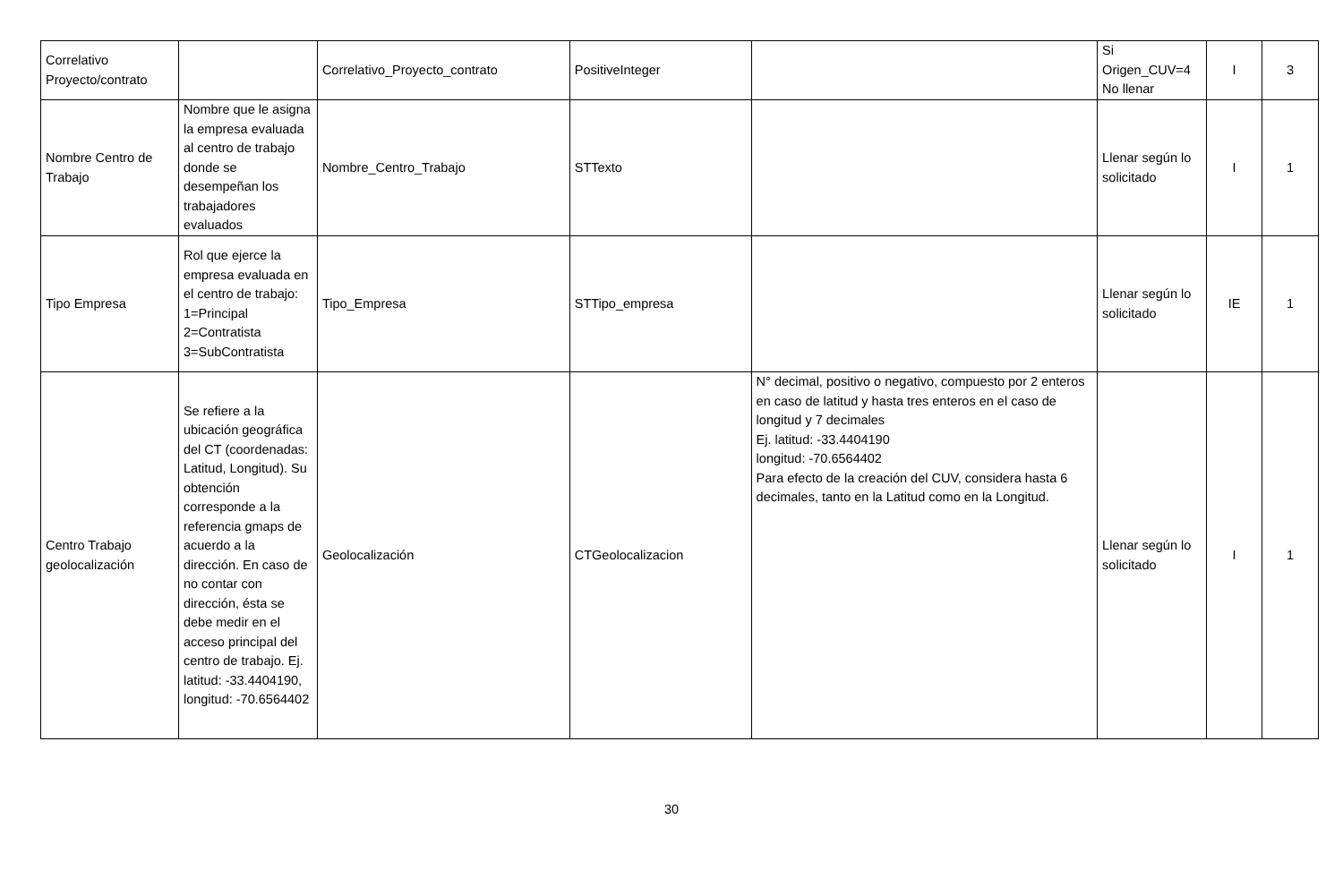| Correlativo Proyecto/contrato | | Correlativo_Proyecto_contrato | PositiveInteger | | Si Origen_CUV=4 No llenar | I | 3 |
| Nombre Centro de Trabajo | Nombre que le asigna la empresa evaluada al centro de trabajo donde se desempeñan los trabajadores evaluados | Nombre_Centro_Trabajo | STTexto | | Llenar según lo solicitado | I | 1 |
| Tipo Empresa | Rol que ejerce la empresa evaluada en el centro de trabajo: 1=Principal 2=Contratista 3=SubContratista | Tipo_Empresa | STTipo_empresa | | Llenar según lo solicitado | IE | 1 |
| Centro Trabajo geolocalización | Se refiere a la ubicación geográfica del CT (coordenadas: Latitud, Longitud). Su obtención corresponde a la referencia gmaps de acuerdo a la dirección. En caso de no contar con dirección, ésta se debe medir en el acceso principal del centro de trabajo. Ej. latitud: -33.4404190, longitud: -70.6564402 | Geolocalización | CTGeolocalizacion | N° decimal, positivo o negativo, compuesto por 2 enteros en caso de latitud y hasta tres enteros en el caso de longitud y 7 decimales Ej. latitud: -33.4404190 longitud: -70.6564402 Para efecto de la creación del CUV, considera hasta 6 decimales, tanto en la Latitud como en la Longitud. | Llenar según lo solicitado | I | 1 |
30